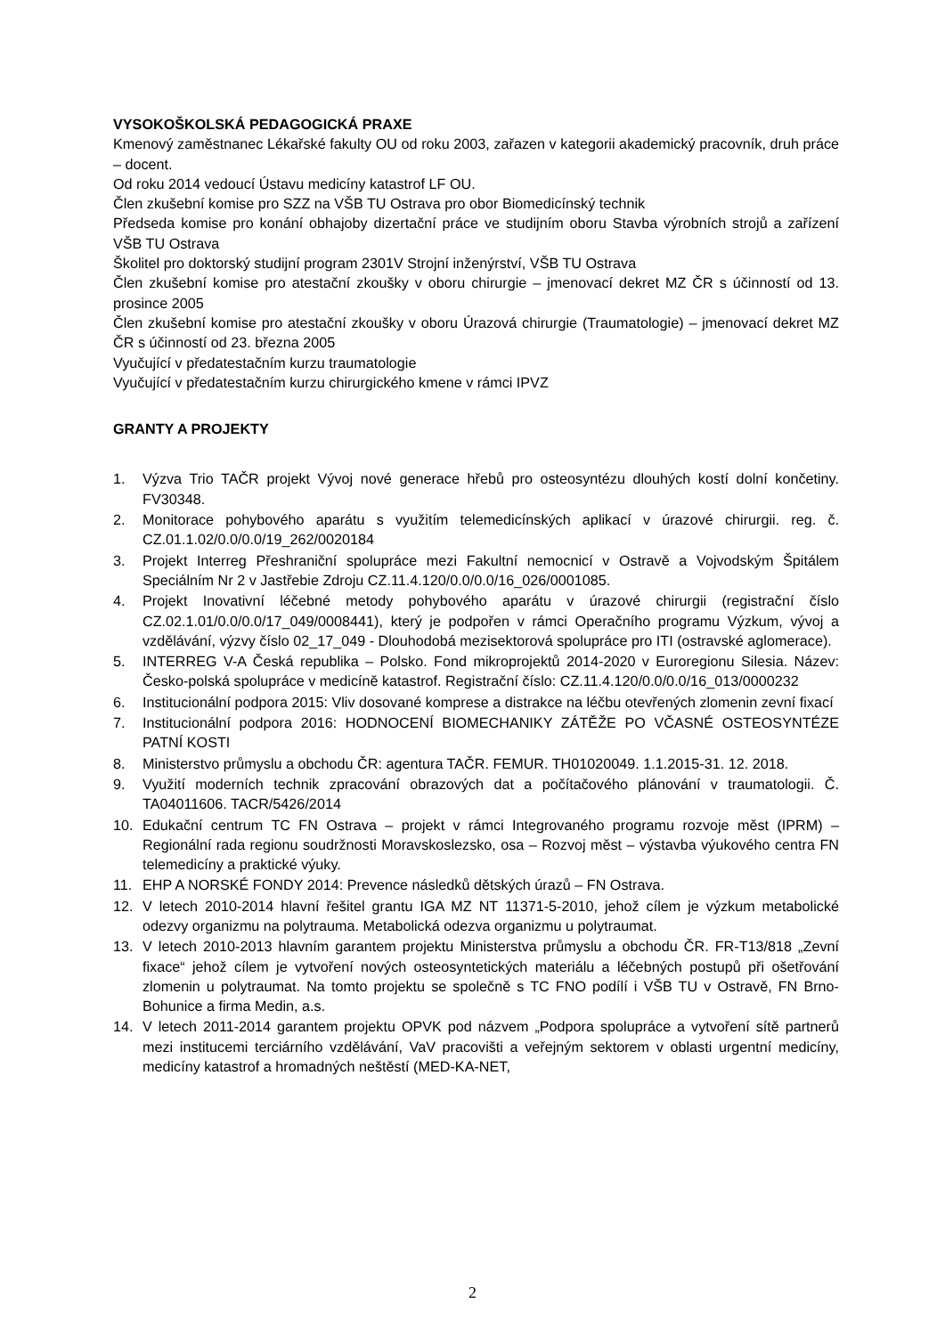VYSOKOŠKOLSKÁ PEDAGOGICKÁ PRAXE
Kmenový zaměstnanec Lékařské fakulty OU od roku 2003, zařazen v kategorii akademický pracovník, druh práce – docent.
Od roku 2014 vedoucí Ústavu medicíny katastrof LF OU.
Člen zkušební komise pro SZZ na VŠB TU Ostrava pro obor Biomedicínský technik
Předseda komise pro konání obhajoby dizertační práce ve studijním oboru Stavba výrobních strojů a zařízení VŠB TU Ostrava
Školitel pro doktorský studijní program 2301V Strojní inženýrství, VŠB TU Ostrava
Člen zkušební komise pro atestační zkoušky v oboru chirurgie – jmenovací dekret MZ ČR s účinností od 13. prosince 2005
Člen zkušební komise pro atestační zkoušky v oboru Úrazová chirurgie (Traumatologie) – jmenovací dekret MZ ČR s účinností od 23. března 2005
Vyučující v předatestačním kurzu traumatologie
Vyučující v předatestačním kurzu chirurgického kmene v rámci IPVZ
GRANTY A PROJEKTY
1. Výzva Trio TAČR projekt Vývoj nové generace hřebů pro osteosyntézu dlouhých kostí dolní končetiny. FV30348.
2. Monitorace pohybového aparátu s využitím telemedicínských aplikací v úrazové chirurgii. reg. č. CZ.01.1.02/0.0/0.0/19_262/0020184
3. Projekt Interreg Přeshraniční spolupráce mezi Fakultní nemocnicí v Ostravě a Vojvodským Špitálem Speciálním Nr 2 v Jastřebie Zdroju CZ.11.4.120/0.0/0.0/16_026/0001085.
4. Projekt Inovativní léčebné metody pohybového aparátu v úrazové chirurgii (registrační číslo CZ.02.1.01/0.0/0.0/17_049/0008441), který je podpořen v rámci Operačního programu Výzkum, vývoj a vzdělávání, výzvy číslo 02_17_049 - Dlouhodobá mezisektorová spolupráce pro ITI (ostravské aglomerace).
5. INTERREG V-A Česká republika – Polsko. Fond mikroprojektů 2014-2020 v Euroregionu Silesia. Název: Česko-polská spolupráce v medicíně katastrof. Registrační číslo: CZ.11.4.120/0.0/0.0/16_013/0000232
6. Institucionální podpora 2015: Vliv dosované komprese a distrakce na léčbu otevřených zlomenin zevní fixací
7. Institucionální podpora 2016: HODNOCENÍ BIOMECHANIKY ZÁTĚŽE PO VČASNÉ OSTEOSYNTÉZE PATNÍ KOSTI
8. Ministerstvo průmyslu a obchodu ČR: agentura TAČR. FEMUR. TH01020049. 1.1.2015-31. 12. 2018.
9. Využití moderních technik zpracování obrazových dat a počítačového plánování v traumatologii. Č. TA04011606. TACR/5426/2014
10. Edukační centrum TC FN Ostrava – projekt v rámci Integrovaného programu rozvoje měst (IPRM) – Regionální rada regionu soudržnosti Moravskoslezsko, osa – Rozvoj měst – výstavba výukového centra FN telemedicíny a praktické výuky.
11. EHP A NORSKÉ FONDY 2014: Prevence následků dětských úrazů – FN Ostrava.
12. V letech 2010-2014 hlavní řešitel grantu IGA MZ NT 11371-5-2010, jehož cílem je výzkum metabolické odezvy organizmu na polytrauma. Metabolická odezva organizmu u polytraumat.
13. V letech 2010-2013 hlavním garantem projektu Ministerstva průmyslu a obchodu ČR. FR-T13/818 „Zevní fixace“ jehož cílem je vytvoření nových osteosyntetických materiálu a léčebných postupů při ošetřování zlomenin u polytraumat. Na tomto projektu se společně s TC FNO podílí i VŠB TU v Ostravě, FN Brno-Bohunice a firma Medin, a.s.
14. V letech 2011-2014 garantem projektu OPVK pod názvem „Podpora spolupráce a vytvoření sítě partnerů mezi institucemi terciárního vzdělávání, VaV pracovišti a veřejným sektorem v oblasti urgentní medicíny, medicíny katastrof a hromadných neštěstí (MED-KA-NET,
2